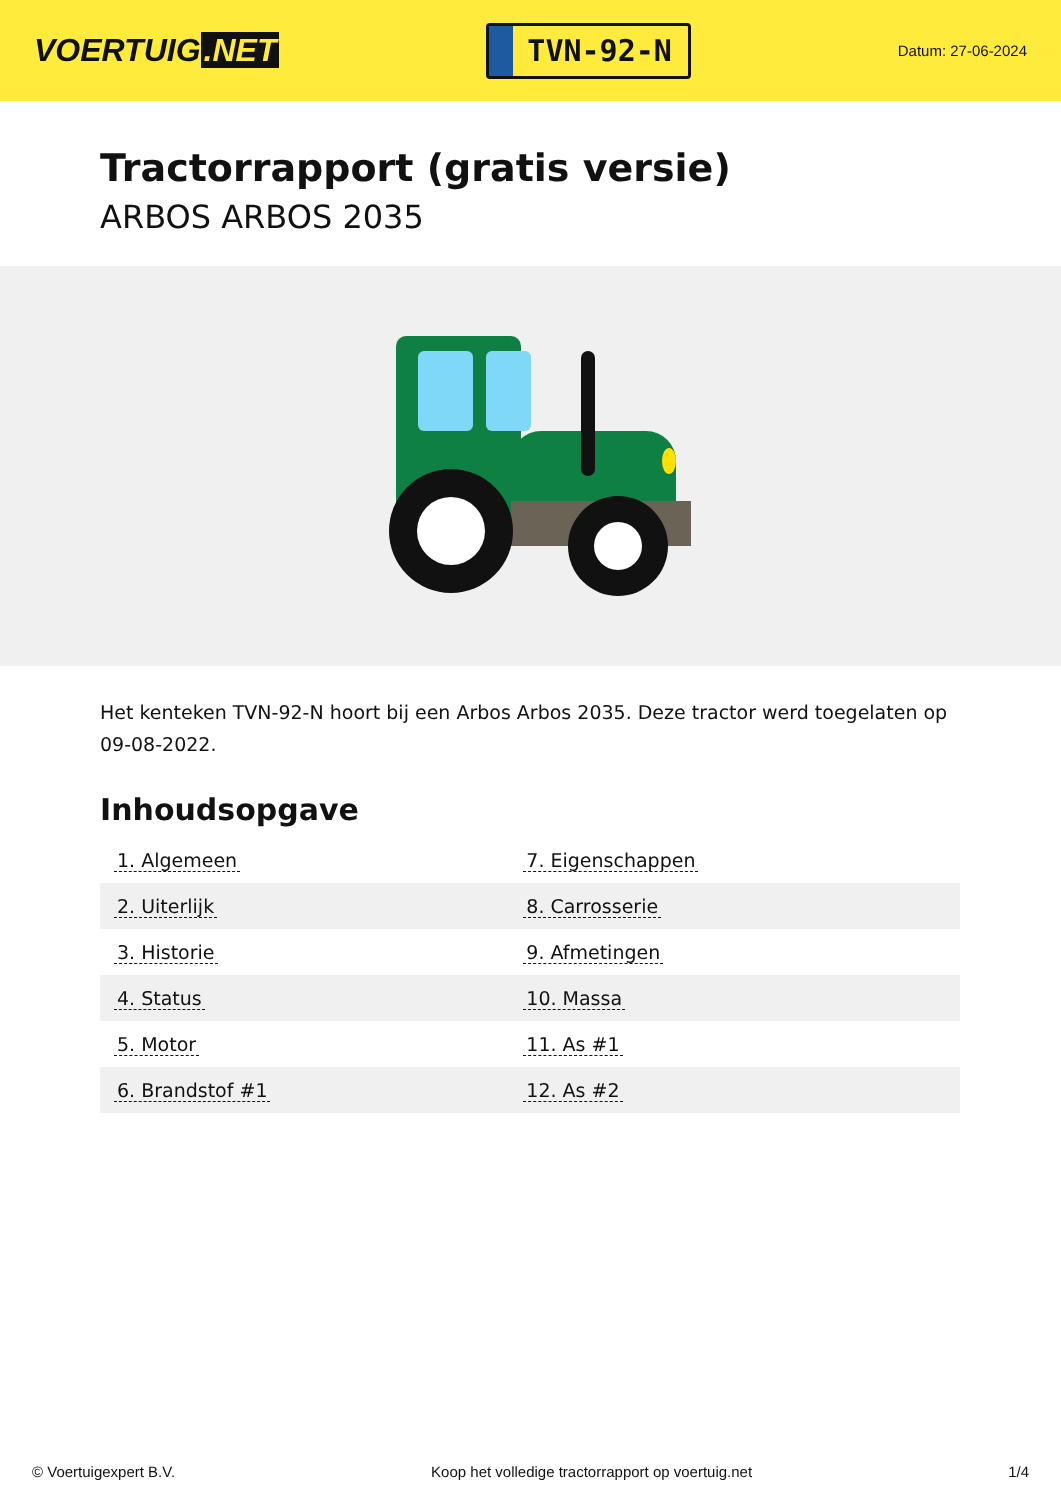VOERTUIG.NET
TVN-92-N
Datum: 27-06-2024
Tractorrapport (gratis versie)
ARBOS ARBOS 2035
Het kenteken TVN-92-N hoort bij een Arbos Arbos 2035. Deze tractor werd toegelaten op 09-08-2022.
Inhoudsopgave
| 1. Algemeen | 7. Eigenschappen |
| 2. Uiterlijk | 8. Carrosserie |
| 3. Historie | 9. Afmetingen |
| 4. Status | 10. Massa |
| 5. Motor | 11. As #1 |
| 6. Brandstof #1 | 12. As #2 |
© Voertuigexpert B.V. Koop het volledige tractorrapport op voertuig.net 1/4